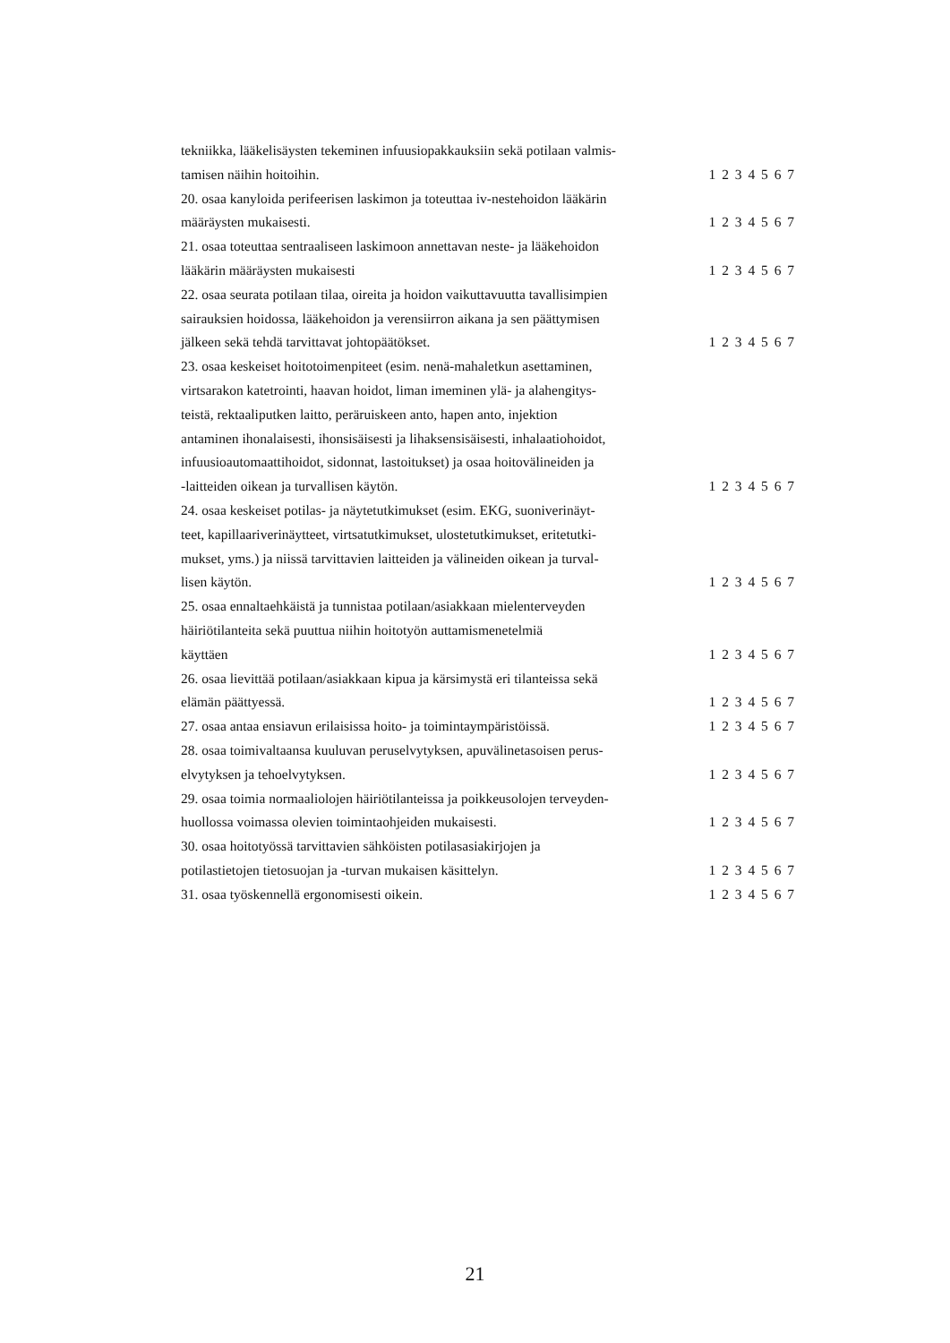| tekniikka, lääkelisäysten tekeminen infuusiopakkauksiin sekä potilaan valmis- tamisen näihin hoitoihin. | 1 2 3 4 5 6 7 |
| 20. osaa kanyloida perifeerisen laskimon ja toteuttaa iv-nestehoidon lääkärin määräysten mukaisesti. | 1 2 3 4 5 6 7 |
| 21. osaa toteuttaa sentraaliseen laskimoon annettavan neste- ja lääkehoidon lääkärin määräysten mukaisesti | 1 2 3 4 5 6 7 |
| 22. osaa seurata potilaan tilaa, oireita ja hoidon vaikuttavuutta tavallisimpien sairauksien hoidossa, lääkehoidon ja verensiirron aikana ja sen päättymisen jälkeen sekä tehdä tarvittavat johtopäätökset. | 1 2 3 4 5 6 7 |
| 23. osaa keskeiset hoitotoimenpiteet (esim. nenä-mahaletkun asettaminen, virtsarakon katetrointi, haavan hoidot, liman imeminen ylä- ja alahengitys- teistä, rektaaliputken laitto, peräruiskeen anto, hapen anto, injektion antaminen ihonalaisesti, ihonsisäisesti ja lihaksensisäisesti, inhalaatiohoidot, infuusioautomaattihoidot, sidonnat, lastoitukset) ja osaa hoitovälineiden ja -laitteiden oikean ja turvallisen käytön. | 1 2 3 4 5 6 7 |
| 24. osaa keskeiset potilas- ja näytetutkimukset (esim. EKG, suoniverinäyt- teet, kapillaariverinäytteet, virtsatutkimukset, ulostetutkimukset, eritetutki- mukset, yms.) ja niissä tarvittavien laitteiden ja välineiden oikean ja turval- lisen käytön. | 1 2 3 4 5 6 7 |
| 25. osaa ennaltaehkäistä ja tunnistaa potilaan/asiakkaan mielenterveyden häiriötilanteita sekä puuttua niihin hoitotyön auttamismenetelmiä käyttäen | 1 2 3 4 5 6 7 |
| 26. osaa lievittää potilaan/asiakkaan kipua ja kärsimystä eri tilanteissa sekä elämän päättyessä. | 1 2 3 4 5 6 7 |
| 27. osaa antaa ensiavun erilaisissa hoito- ja toimintaympäristöissä. | 1 2 3 4 5 6 7 |
| 28. osaa toimivaltaansa kuuluvan peruselvytyksen, apuvälinetasoisen perus- elvytyksen ja tehoelvytyksen. | 1 2 3 4 5 6 7 |
| 29. osaa toimia normaaliolojen häiriötilanteissa ja poikkeusolojen terveyden- huollossa voimassa olevien toimintaohjeiden mukaisesti. | 1 2 3 4 5 6 7 |
| 30. osaa hoitotyössä tarvittavien sähköisten potilasasiakirjojen ja potilastietojen tietosuojan ja -turvan mukaisen käsittelyn. | 1 2 3 4 5 6 7 |
| 31. osaa työskennellä ergonomisesti oikein. | 1 2 3 4 5 6 7 |
21